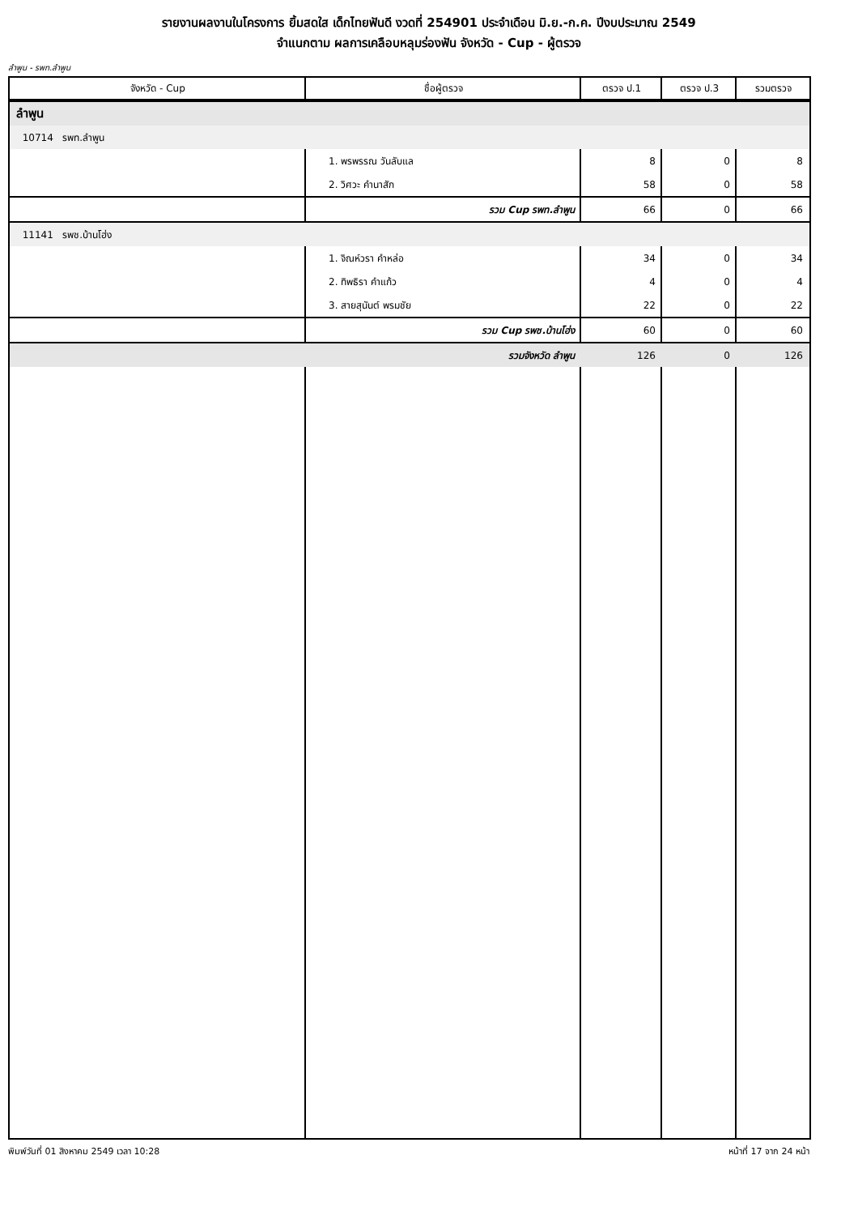รายงานผลงานในโครงการ ยิ้มสดใส เด็กไทยฟันดี งวดที่ 254901 ประจำเดือน มิ.ย.-ก.ค. ปีงบประมาณ 2549
จำแนกตาม ผลการเคลือบหลุมร่องฟัน จังหวัด - Cup - ผู้ตรวจ
ลำพูน - รพท.ลำพูน
| จังหวัด - Cup | ชื่อผู้ตรวจ | ตรวจ ป.1 | ตรวจ ป.3 | รวมตรวจ |
| --- | --- | --- | --- | --- |
| ลำพูน | | | | |
| 10714 รพท.ลำพูน | | | | |
| | 1. พรพรรณ วันลับแล | 8 | 0 | 8 |
| | 2. วิศวะ คำนาสัก | 58 | 0 | 58 |
| | รวม Cup รพท.ลำพูน | 66 | 0 | 66 |
| 11141 รพช.บ้านโฮ่ง | | | | |
| | 1. จิณห์วรา คำหล่อ | 34 | 0 | 34 |
| | 2. ทิพธิรา คำแก้ว | 4 | 0 | 4 |
| | 3. สายสุนันต์ พรมชัย | 22 | 0 | 22 |
| | รวม Cup รพช.บ้านโฮ่ง | 60 | 0 | 60 |
| | รวมจังหวัด ลำพูน | 126 | 0 | 126 |
พิมพ์วันที่ 01 สิงหาคม 2549 เวลา 10:28 หน้าที่ 17 จาก 24 หน้า